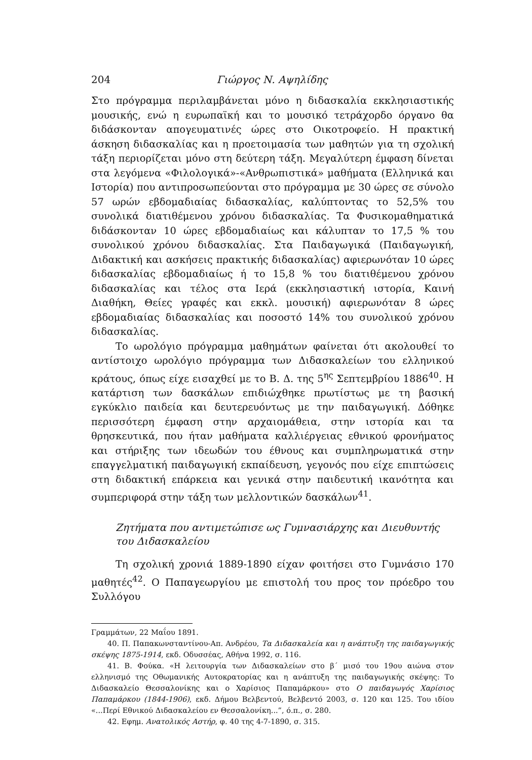204 Γιώργος Ν. Αψηλίδης
Στο πρόγραμμα περιλαμβάνεται μόνο η διδασκαλία εκκλησιαστικής μουσικής, ενώ η ευρωπαϊκή και το μουσικό τετράχορδο όργανο θα διδάσκονταν απογευματινές ώρες στο Οικοτροφείο. Η πρακτική άσκηση διδασκαλίας και η προετοιμασία των μαθητών για τη σχολική τάξη περιορίζεται μόνο στη δεύτερη τάξη. Μεγαλύτερη έμφαση δίνεται στα λεγόμενα «Φιλολογικά»-«Ανθρωπιστικά» μαθήματα (Ελληνικά και Ιστορία) που αντιπροσωπεύονται στο πρόγραμμα με 30 ώρες σε σύνολο 57 ωρών εβδομαδιαίας διδασκαλίας, καλύπτοντας το 52,5% του συνολικά διατιθέμενου χρόνου διδασκαλίας. Τα Φυσικομαθηματικά διδάσκονταν 10 ώρες εβδομαδιαίως και κάλυπταν το 17,5 % του συνολικού χρόνου διδασκαλίας. Στα Παιδαγωγικά (Παιδαγωγική, Διδακτική και ασκήσεις πρακτικής διδασκαλίας) αφιερωνόταν 10 ώρες διδασκαλίας εβδομαδιαίως ή το 15,8 % του διατιθέμενου χρόνου διδασκαλίας και τέλος στα Ιερά (εκκλησιαστική ιστορία, Καινή Διαθήκη, Θείες γραφές και εκκλ. μουσική) αφιερωνόταν 8 ώρες εβδομαδιαίας διδασκαλίας και ποσοστό 14% του συνολικού χρόνου διδασκαλίας.
Το ωρολόγιο πρόγραμμα μαθημάτων φαίνεται ότι ακολουθεί το αντίστοιχο ωρολόγιο πρόγραμμα των Διδασκαλείων του ελληνικού κράτους, όπως είχε εισαχθεί με το Β. Δ. της 5<sup>ης</sup> Σεπτεμβρίου 1886<sup>40</sup>. Η κατάρτιση των δασκάλων επιδιώχθηκε πρωτίστως με τη βασική εγκύκλιο παιδεία και δευτερευόντως με την παιδαγωγική. Δόθηκε περισσότερη έμφαση στην αρχαιομάθεια, στην ιστορία και τα θρησκευτικά, που ήταν μαθήματα καλλιέργειας εθνικού φρονήματος και στήριξης των ιδεωδών του έθνους και συμπληρωματικά στην επαγγελματική παιδαγωγική εκπαίδευση, γεγονός που είχε επιπτώσεις στη διδακτική επάρκεια και γενικά στην παιδευτική ικανότητα και συμπεριφορά στην τάξη των μελλοντικών δασκάλων<sup>41</sup>.
Ζητήματα που αντιμετώπισε ως Γυμνασιάρχης και Διευθυντής
του Διδασκαλείου
Τη σχολική χρονιά 1889-1890 είχαν φοιτήσει στο Γυμνάσιο 170 μαθητές<sup>42</sup>. Ο Παπαγεωργίου με επιστολή του προς τον πρόεδρο του Συλλόγου
Γραμμάτων, 22 Μαΐου 1891.
40. Π. Παπακωνσταντίνου-Απ. Ανδρέου, Τα Διδασκαλεία και η ανάπτυξη της παιδαγωγικής σκέψης 1875-1914, εκδ. Οδυσσέας, Αθήνα 1992, σ. 116.
41. Β. Φούκα. «Η λειτουργία των Διδασκαλείων στο β΄ μισό του 19ου αιώνα στον ελληνισμό της Οθωμανικής Αυτοκρατορίας και η ανάπτυξη της παιδαγωγικής σκέψης: Το Διδασκαλείο Θεσσαλονίκης και ο Χαρίσιος Παπαμάρκου» στο Ο παιδαγωγός Χαρίσιος Παπαμάρκου (1844-1906), εκδ. Δήμου Βελβεντού, Βελβεντό 2003, σ. 120 και 125. Του ιδίου «...Περί Εθνικού Διδασκαλείου εν Θεσσαλονίκη...”, ό.π., σ. 280.
42. Εφημ. Ανατολικός Αστήρ, φ. 40 της 4-7-1890, σ. 315.